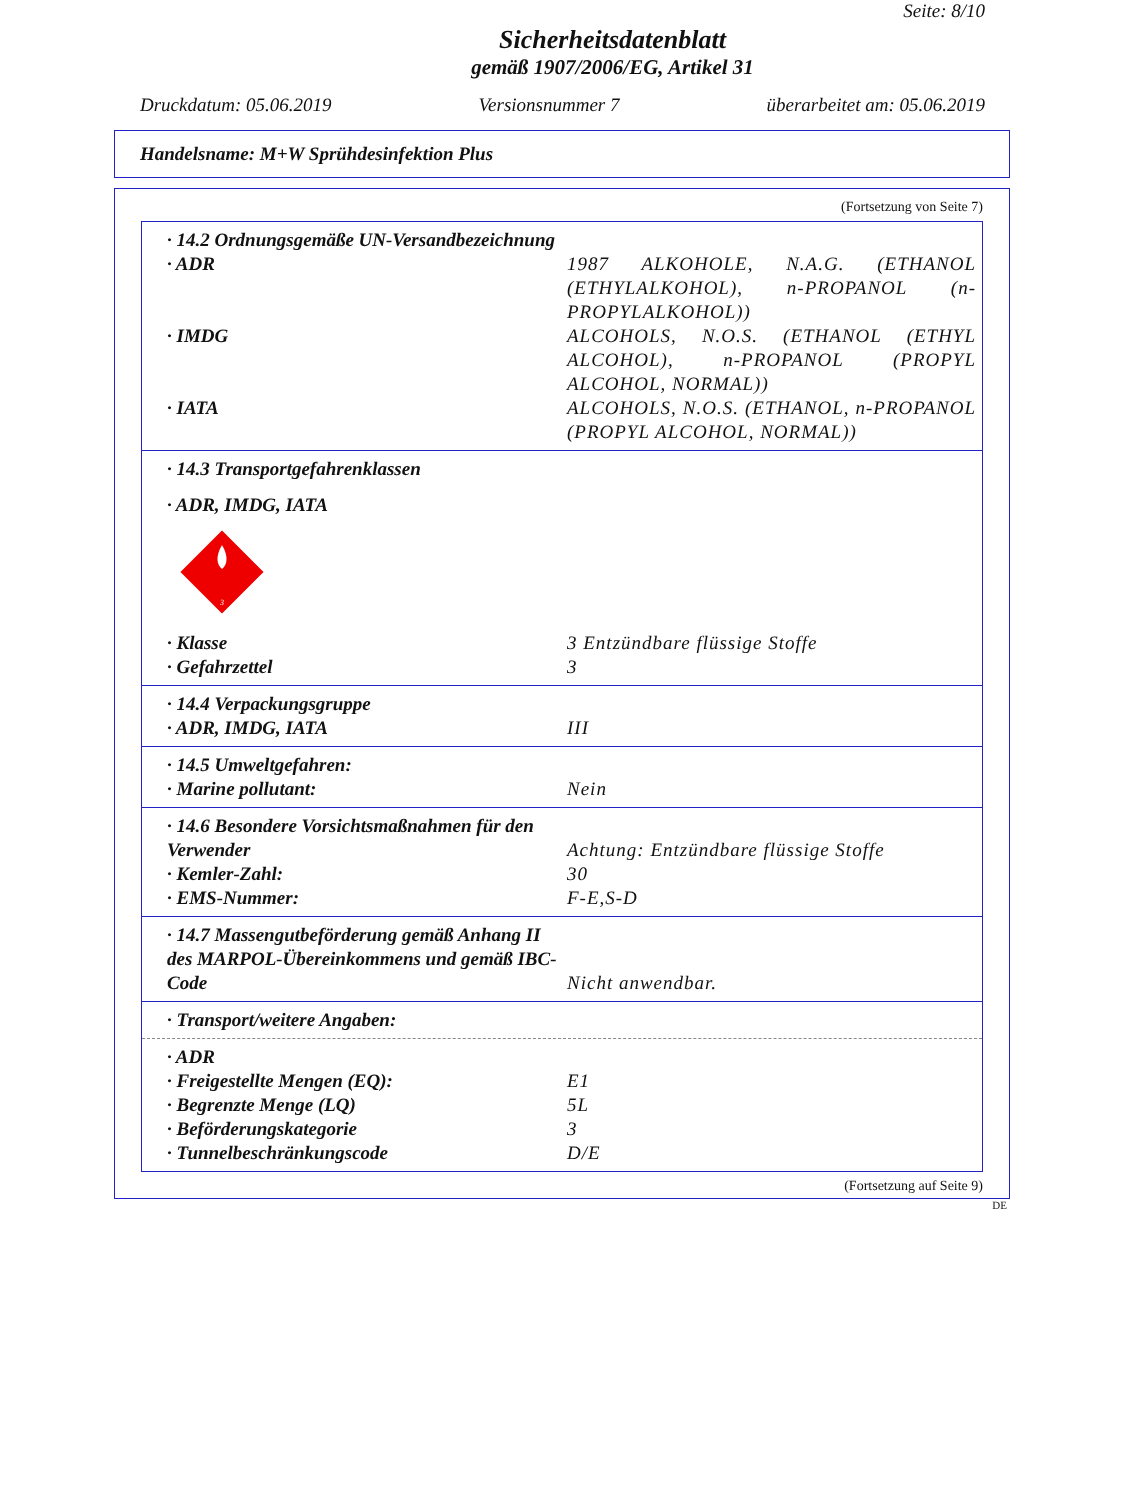Seite: 8/10
Sicherheitsdatenblatt
gemäß 1907/2006/EG, Artikel 31
Druckdatum: 05.06.2019 Versionsnummer 7 überarbeitet am: 05.06.2019
Handelsname: M+W Sprühdesinfektion Plus
(Fortsetzung von Seite 7)
· 14.2 Ordnungsgemäße UN-Versandbezeichnung
· ADR 1987 ALKOHOLE, N.A.G. (ETHANOL (ETHYLALKOHOL), n-PROPANOL (n-PROPYLALKOHOL))
· IMDG ALCOHOLS, N.O.S. (ETHANOL (ETHYL ALCOHOL), n-PROPANOL (PROPYL ALCOHOL, NORMAL))
· IATA ALCOHOLS, N.O.S. (ETHANOL, n-PROPANOL (PROPYL ALCOHOL, NORMAL))
· 14.3 Transportgefahrenklassen
· ADR, IMDG, IATA
3
· Klasse 3 Entzündbare flüssige Stoffe
· Gefahrzettel 3
· 14.4 Verpackungsgruppe
· ADR, IMDG, IATA III
· 14.5 Umweltgefahren:
· Marine pollutant: Nein
· 14.6 Besondere Vorsichtsmaßnahmen für den Verwender
Achtung: Entzündbare flüssige Stoffe
· Kemler-Zahl: 30
· EMS-Nummer: F-E,S-D
· 14.7 Massengutbeförderung gemäß Anhang II des MARPOL-Übereinkommens und gemäß IBC-Code
Nicht anwendbar.
· Transport/weitere Angaben:
· ADR
· Freigestellte Mengen (EQ): E1
· Begrenzte Menge (LQ) 5L
· Beförderungskategorie 3
· Tunnelbeschränkungscode D/E
(Fortsetzung auf Seite 9)
DE